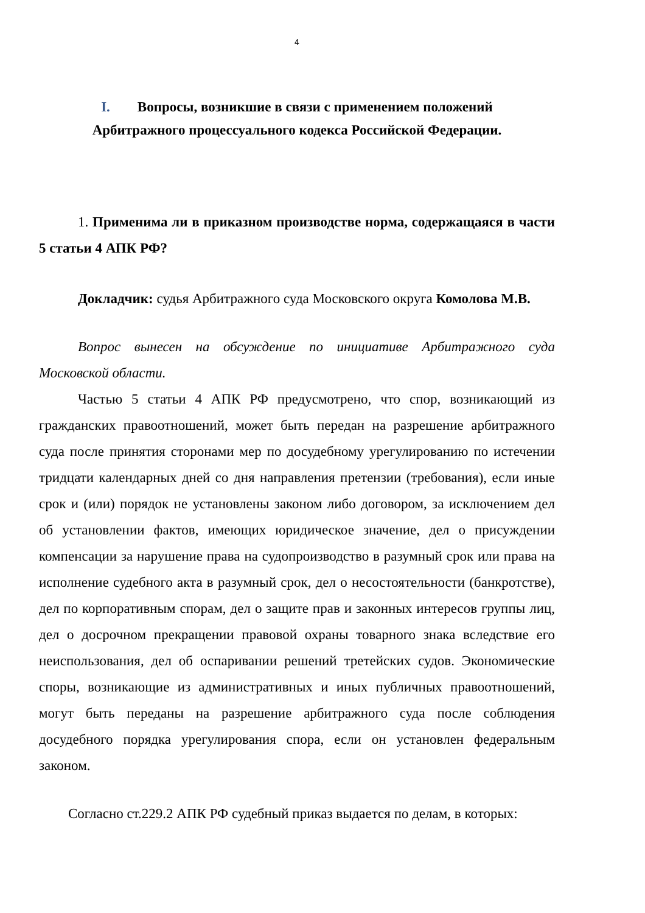4
I. Вопросы, возникшие в связи с применением положений
Арбитражного процессуального кодекса Российской Федерации.
1. Применима ли в приказном производстве норма, содержащаяся в части 5 статьи 4 АПК РФ?
Докладчик: судья Арбитражного суда Московского округа Комолова М.В.
Вопрос вынесен на обсуждение по инициативе Арбитражного суда Московской области.
Частью 5 статьи 4 АПК РФ предусмотрено, что спор, возникающий из гражданских правоотношений, может быть передан на разрешение арбитражного суда после принятия сторонами мер по досудебному урегулированию по истечении тридцати календарных дней со дня направления претензии (требования), если иные срок и (или) порядок не установлены законом либо договором, за исключением дел об установлении фактов, имеющих юридическое значение, дел о присуждении компенсации за нарушение права на судопроизводство в разумный срок или права на исполнение судебного акта в разумный срок, дел о несостоятельности (банкротстве), дел по корпоративным спорам, дел о защите прав и законных интересов группы лиц, дел о досрочном прекращении правовой охраны товарного знака вследствие его неиспользования, дел об оспаривании решений третейских судов. Экономические споры, возникающие из административных и иных публичных правоотношений, могут быть переданы на разрешение арбитражного суда после соблюдения досудебного порядка урегулирования спора, если он установлен федеральным законом.
Согласно ст.229.2 АПК РФ судебный приказ выдается по делам, в которых: